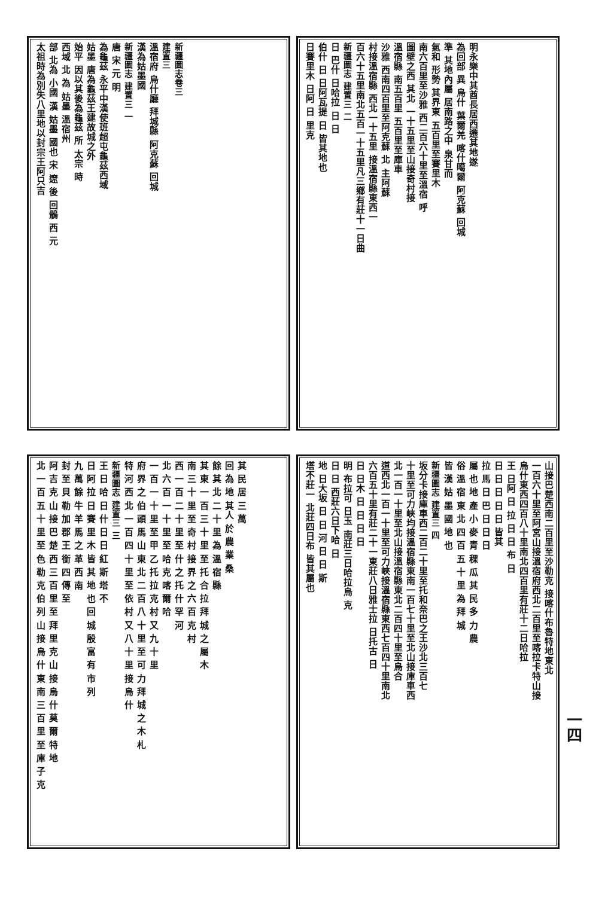新疆圖志卷三
建置三
溫宿府 烏什廳 拜城縣 阿克蘇 回城
漢為姑墨國
新疆圖志 建置三 一
唐 宋 元 明
為龜茲 永平中漢使班超屯龜茲西域
姑墨 唐為龜茲王建故城之外
始平 因以其後為龜茲 所 太宗 時
西域 北 為 姑墨 溫宿州
部 北為 小國 漢 姑墨 國也 宋 遼 後 回鶻 西 元
太祖時為別失八里地以封宗王阿只吉
明永樂中其酋長居西遷其地遂
為回部 異 烏什 葉爾羌 喀什噶爾 阿克蘇 回城
準 其地內屬 居南路之中 泉甘而
氣和 形勢 其界東 五百里至賽里木
南六百里至沙雅 西二百六十里至溫宿 呼
圖壁之西 其北 一十五里至山接奇村接
溫宿縣 南五百里 五百里至庫車
沙雅 西南四百里至阿克蘇 北 主阿蘇
村接溫宿縣 西北一十五里 接溫宿縣東西一
百六十五里南北五百一十五里凡三鄉有莊十一日曲
新疆圖志 建置三 二
日 巴什 日哈拉 日 日
伯什 日 日阿瓦提 日 皆其地也
日賽里木 日阿 日 里克
其 民 居 三 萬
回 為 地 其人 於 農 業 桑
餘 其 北 二 十 里 為 溫 宿 縣
其 東 一 百 三 十 里 至 托 合 拉 拜 城 之 屬 木
南 三 十 里 至 奇 村 接 界 之 六 百 克 村
西 一 百 二 十 里 至 什 之 托 什 罕 河
北 六 百 一 十 里 至 哈 克 喀 爾 哈
一 百 一 十 里 至 甲 乙 托 拉 克 村 又 九 十 里
府 界 之 伯 頭 馬 山 東 北 二 百 八 十 里 至 可 力 拜 城 之 木 札
特 河 西 北 一 百 四 十 里 至 依 村 又 八 十 里 接 烏 什
新疆圖志 建置三 三
王 日 哈 日 什 日 日 紅 斯 塔 不
日 阿 拉 日 賽 里 木 皆 其 地 也 回 城 殷 富 有 市 列
九 萬 餘 牛 羊 馬 之 革 西 南
封 至 貝 勒 加 郡 王 銜 四 傳 至
阿 吉 克 山 接 巴 楚 西 三 百 里 至 拜 里 克 山 接 烏 什 莫 爾 特 地
北 一 百 五 十 里 至 色 勒 克 伯 列 山 接 烏 什 東 南 三 百 里 至 庫 子 克
山接巴楚西南二百里至沙勒克 接喀什布魯特地東北
一百六十里至阿宮山接溫宿府西北二百里至喀拉卡特山接
烏什東西四百八十里南北四百里有莊十二日哈拉
王 日阿 日 拉 日 日 布 日
日 日 日 日 日 皆其
拉 馬 日 巴 日 日 日
屬 也 地 產 小 麥 青 稞 瓜 其 民 多 力 農
俗 溫 宿 東 北 四 百 五 十 里 為 拜 城
皆 漢 姑 墨 國 地 也
新疆圖志 建置三 四
坂分卡接庫車西二百二十里至托和奈巴之王沙北三百七
十里至可力峽均接溫宿縣東南一百七十里至北山接庫車西
北一百一十里至北山接溫宿縣東北二百四十里至烏合
道西北一百一十里至可力峽接溫宿縣東西七百四十里南北
六百五十里有莊二十一東莊八日雅士拉 日托古 日
日 日木 日 日 日 日
明 布拉可 日玉 南莊三日哈拉烏 克
日 日 西莊六日下哈 日
地 日大坂 日 日 河 日 日 斯
塔不莊一 北莊四日布 皆其屬也
一四